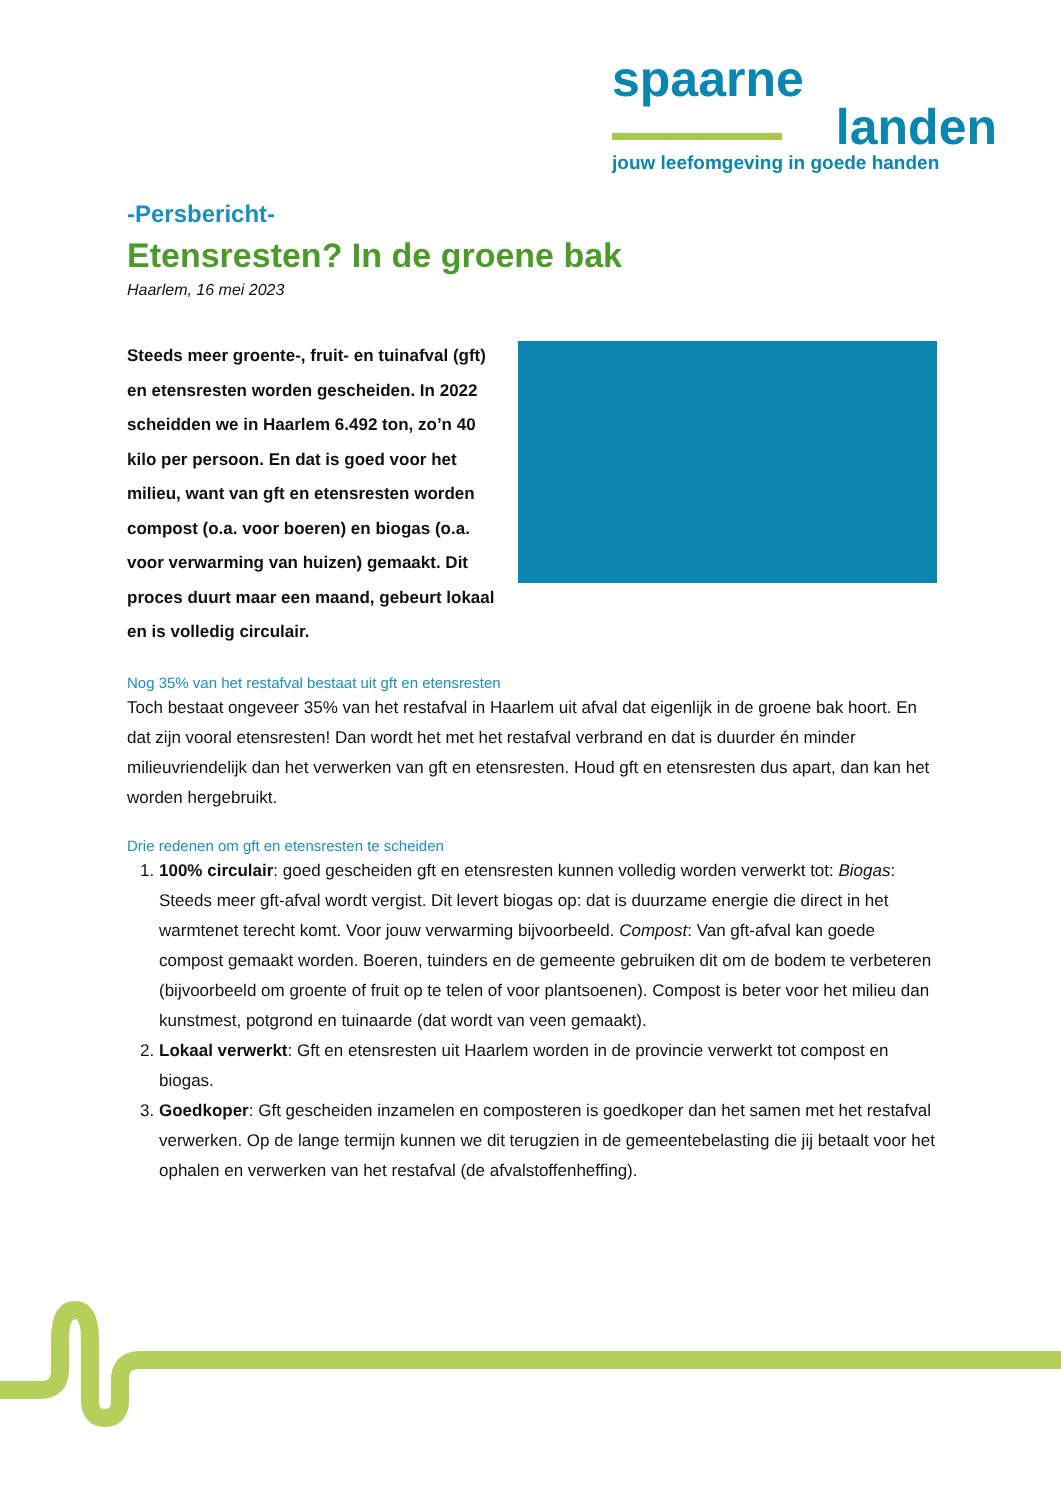spaarne
landen
jouw leefomgeving in goede handen
-Persbericht-
Etensresten? In de groene bak
Haarlem, 16 mei 2023
Steeds meer groente-, fruit- en tuinafval (gft) en etensresten worden gescheiden. In 2022 scheidden we in Haarlem 6.492 ton, zo’n 40 kilo per persoon. En dat is goed voor het milieu, want van gft en etensresten worden compost (o.a. voor boeren) en biogas (o.a. voor verwarming van huizen) gemaakt. Dit proces duurt maar een maand, gebeurt lokaal en is volledig circulair.
Nog 35% van het restafval bestaat uit gft en etensresten
Toch bestaat ongeveer 35% van het restafval in Haarlem uit afval dat eigenlijk in de groene bak hoort. En dat zijn vooral etensresten! Dan wordt het met het restafval verbrand en dat is duurder én minder milieuvriendelijk dan het verwerken van gft en etensresten. Houd gft en etensresten dus apart, dan kan het worden hergebruikt.
Drie redenen om gft en etensresten te scheiden
1. 100% circulair: goed gescheiden gft en etensresten kunnen volledig worden verwerkt tot: Biogas: Steeds meer gft-afval wordt vergist. Dit levert biogas op: dat is duurzame energie die direct in het warmtenet terecht komt. Voor jouw verwarming bijvoorbeeld. Compost: Van gft-afval kan goede compost gemaakt worden. Boeren, tuinders en de gemeente gebruiken dit om de bodem te verbeteren (bijvoorbeeld om groente of fruit op te telen of voor plantsoenen). Compost is beter voor het milieu dan kunstmest, potgrond en tuinaarde (dat wordt van veen gemaakt).
2. Lokaal verwerkt: Gft en etensresten uit Haarlem worden in de provincie verwerkt tot compost en biogas.
3. Goedkoper: Gft gescheiden inzamelen en composteren is goedkoper dan het samen met het restafval verwerken. Op de lange termijn kunnen we dit terugzien in de gemeentebelasting die jij betaalt voor het ophalen en verwerken van het restafval (de afvalstoffenheffing).